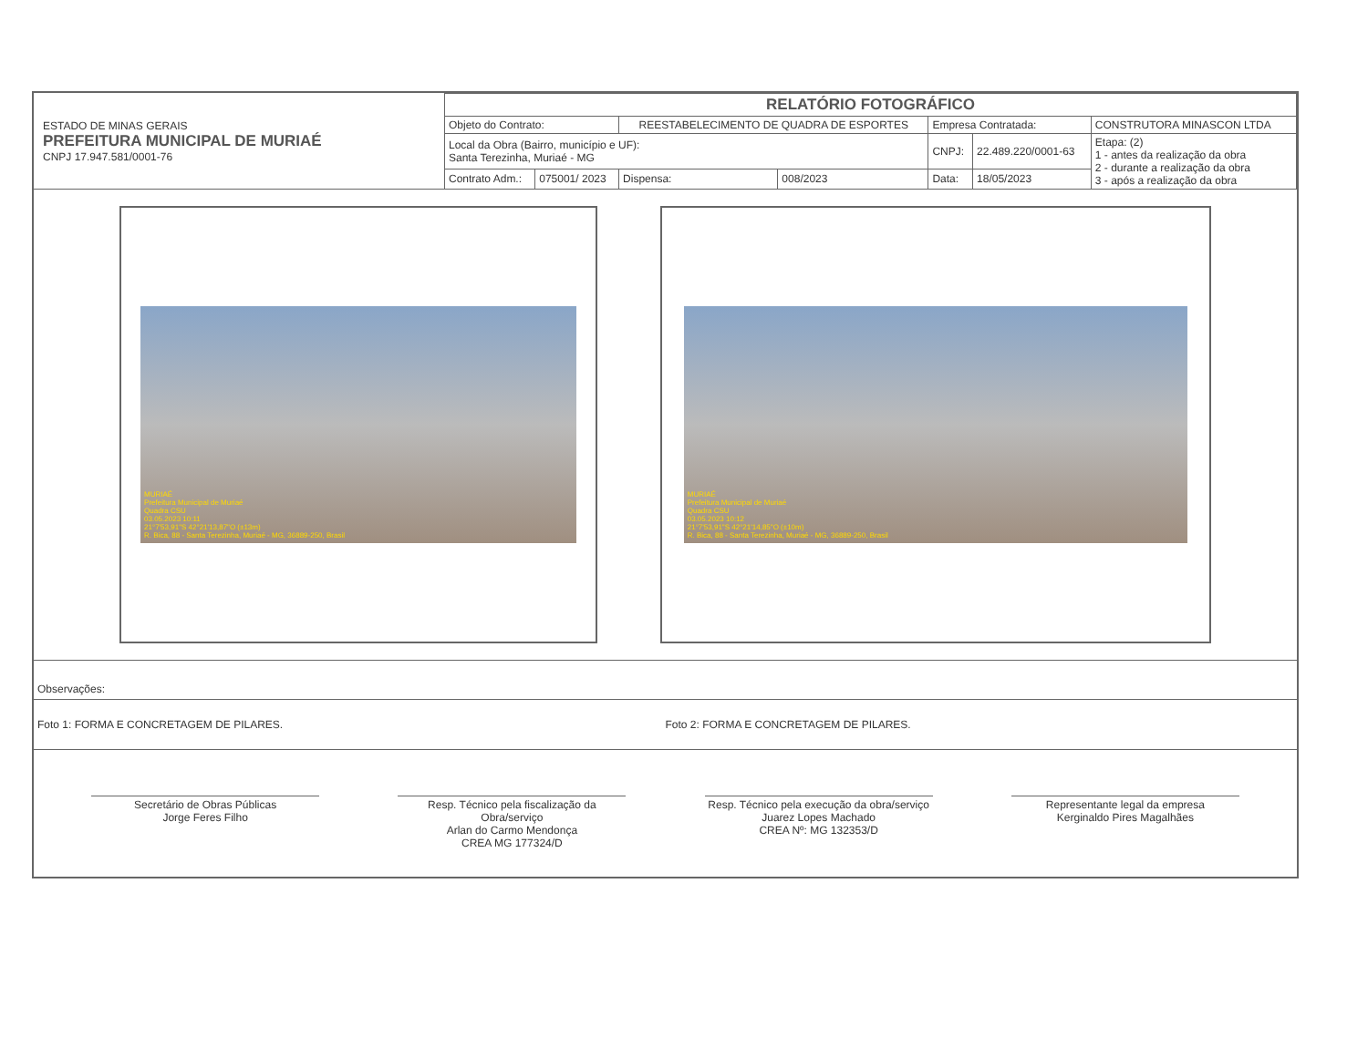| ESTADO DE MINAS GERAIS PREFEITURA MUNICIPAL DE MURIAÉ CNPJ 17.947.581/0001-76 | RELATÓRIO FOTOGRÁFICO | | | | | | |
| | Objeto do Contrato: | | REESTABELECIMENTO DE QUADRA DE ESPORTES | | Empresa Contratada: | | CONSTRUTORA MINASCON LTDA |
| | Local da Obra (Bairro, município e UF): Santa Terezinha, Muriaé - MG | | | | CNPJ: | 22.489.220/0001-63 | Etapa: (2) 1 - antes da realização da obra 2 - durante a realização da obra 3 - após a realização da obra |
| | Contrato Adm.: | 075001/ 2023 | Dispensa: | 008/2023 | Data: | 18/05/2023 | |
MURIAÉ
Prefeitura Municipal de Muriaé
Quadra CSU
03.05.2023 10:11
21°7'53,91"S 42°21'13,87"O (±13m)
R. Bica, 88 - Santa Terezinha, Muriaé - MG, 36889-250, Brasil
MURIAÉ
Prefeitura Municipal de Muriaé
Quadra CSU
03.05.2023 10:12
21°7'53,91"S 42°21'14,85"O (±10m)
R. Bica, 88 - Santa Terezinha, Muriaé - MG, 36889-250, Brasil
Observações:
Foto 1: FORMA E CONCRETAGEM DE PILARES.
Foto 2: FORMA E CONCRETAGEM DE PILARES.
Secretário de Obras Públicas
Jorge Feres Filho
Resp. Técnico pela fiscalização da Obra/serviço
Arlan do Carmo Mendonça
CREA MG 177324/D
Resp. Técnico pela execução da obra/serviço
Juarez Lopes Machado
CREA Nº: MG 132353/D
Representante legal da empresa
Kerginaldo Pires Magalhães